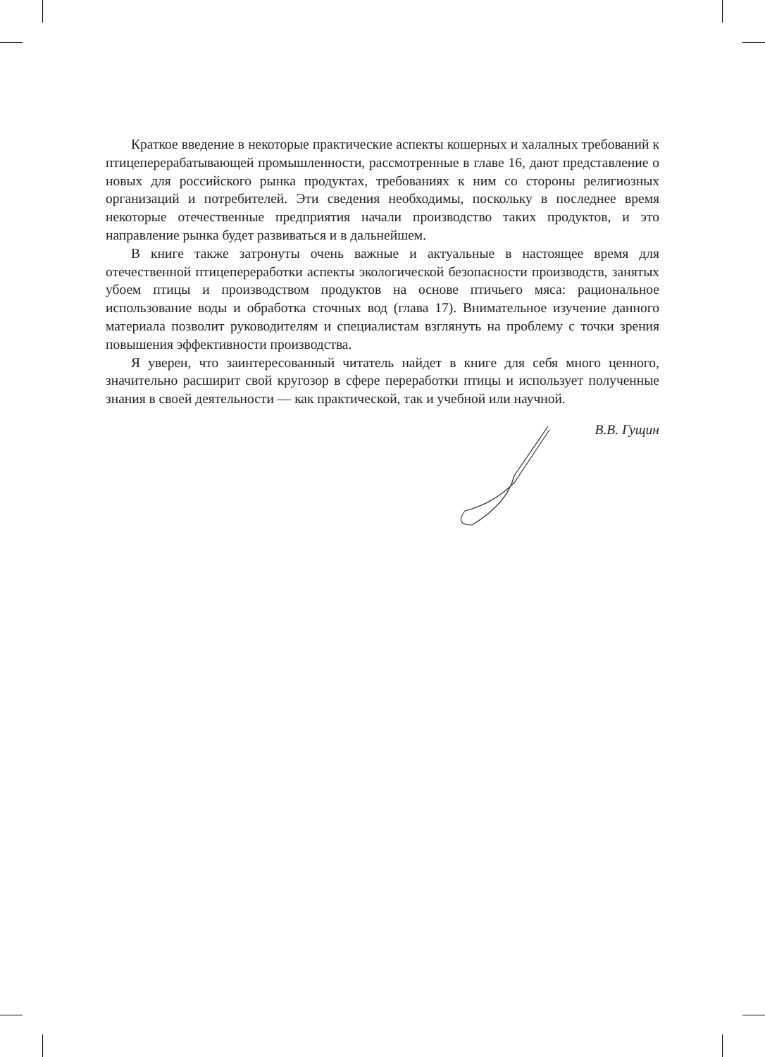Краткое введение в некоторые практические аспекты кошерных и халалных требований к птицеперерабатывающей промышленности, рассмотренные в главе 16, дают представление о новых для российского рынка продуктах, требованиях к ним со стороны религиозных организаций и потребителей. Эти сведения необходимы, поскольку в последнее время некоторые отечественные предприятия начали производство таких продуктов, и это направление рынка будет развиваться и в дальнейшем.
В книге также затронуты очень важные и актуальные в настоящее время для отечественной птицепереработки аспекты экологической безопасности производств, занятых убоем птицы и производством продуктов на основе птичьего мяса: рациональное использование воды и обработка сточных вод (глава 17). Внимательное изучение данного материала позволит руководителям и специалистам взглянуть на проблему с точки зрения повышения эффективности производства.
Я уверен, что заинтересованный читатель найдет в книге для себя много ценного, значительно расширит свой кругозор в сфере переработки птицы и использует полученные знания в своей деятельности — как практической, так и учебной или научной.
В.В. Гущин